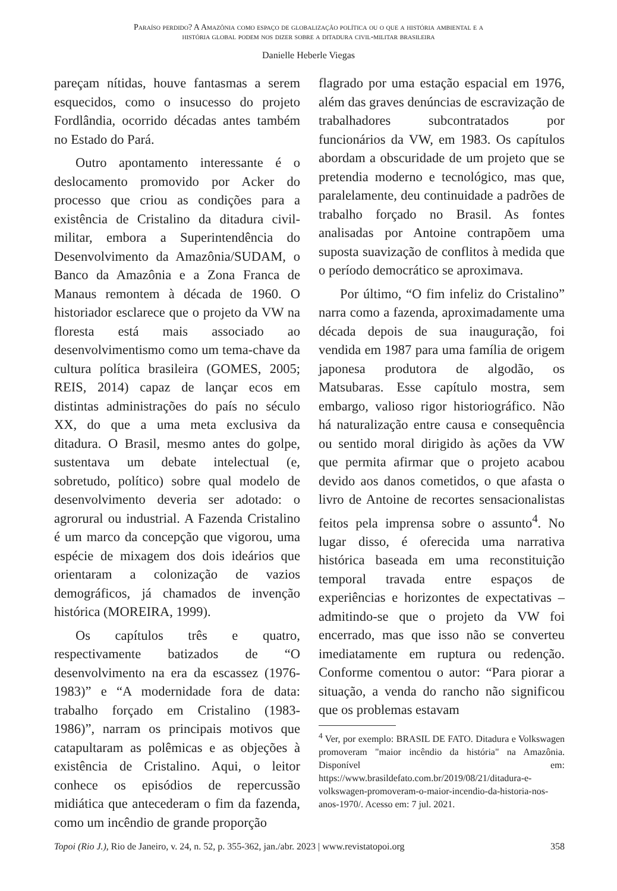Paraíso perdido? A Amazônia como espaço de globalização política ou o que a história ambiental e a
história global podem nos dizer sobre a ditadura civil-militar brasileira
Danielle Heberle Viegas
pareçam nítidas, houve fantasmas a serem esquecidos, como o insucesso do projeto Fordlândia, ocorrido décadas antes também no Estado do Pará.
Outro apontamento interessante é o deslocamento promovido por Acker do processo que criou as condições para a existência de Cristalino da ditadura civil-militar, embora a Superintendência do Desenvolvimento da Amazônia/SUDAM, o Banco da Amazônia e a Zona Franca de Manaus remontem à década de 1960. O historiador esclarece que o projeto da VW na floresta está mais associado ao desenvolvimentismo como um tema-chave da cultura política brasileira (GOMES, 2005; REIS, 2014) capaz de lançar ecos em distintas administrações do país no século XX, do que a uma meta exclusiva da ditadura. O Brasil, mesmo antes do golpe, sustentava um debate intelectual (e, sobretudo, político) sobre qual modelo de desenvolvimento deveria ser adotado: o agrorural ou industrial. A Fazenda Cristalino é um marco da concepção que vigorou, uma espécie de mixagem dos dois ideários que orientaram a colonização de vazios demográficos, já chamados de invenção histórica (MOREIRA, 1999).
Os capítulos três e quatro, respectivamente batizados de “O desenvolvimento na era da escassez (1976-1983)” e “A modernidade fora de data: trabalho forçado em Cristalino (1983- 1986)”, narram os principais motivos que catapultaram as polêmicas e as objeções à existência de Cristalino. Aqui, o leitor conhece os episódios de repercussão midiática que antecederam o fim da fazenda, como um incêndio de grande proporção
flagrado por uma estação espacial em 1976, além das graves denúncias de escravização de trabalhadores subcontratados por funcionários da VW, em 1983. Os capítulos abordam a obscuridade de um projeto que se pretendia moderno e tecnológico, mas que, paralelamente, deu continuidade a padrões de trabalho forçado no Brasil. As fontes analisadas por Antoine contrapõem uma suposta suavização de conflitos à medida que o período democrático se aproximava.
Por último, “O fim infeliz do Cristalino” narra como a fazenda, aproximadamente uma década depois de sua inauguração, foi vendida em 1987 para uma família de origem japonesa produtora de algodão, os Matsubaras. Esse capítulo mostra, sem embargo, valioso rigor historiográfico. Não há naturalização entre causa e consequência ou sentido moral dirigido às ações da VW que permita afirmar que o projeto acabou devido aos danos cometidos, o que afasta o livro de Antoine de recortes sensacionalistas feitos pela imprensa sobre o assunto<sup>4</sup>. No lugar disso, é oferecida uma narrativa histórica baseada em uma reconstituição temporal travada entre espaços de experiências e horizontes de expectativas – admitindo-se que o projeto da VW foi encerrado, mas que isso não se converteu imediatamente em ruptura ou redenção. Conforme comentou o autor: “Para piorar a situação, a venda do rancho não significou que os problemas estavam
<sup>4</sup> Ver, por exemplo: BRASIL DE FATO. Ditadura e Volkswagen promoveram "maior incêndio da história" na Amazônia. Disponível em: https://www.brasildefato.com.br/2019/08/21/ditadura-e-volkswagen-promoveram-o-maior-incendio-da-historia-nos-anos-1970/. Acesso em: 7 jul. 2021.
Topoi (Rio J.), Rio de Janeiro, v. 24, n. 52, p. 355-362, jan./abr. 2023 | www.revistatopoi.org 358